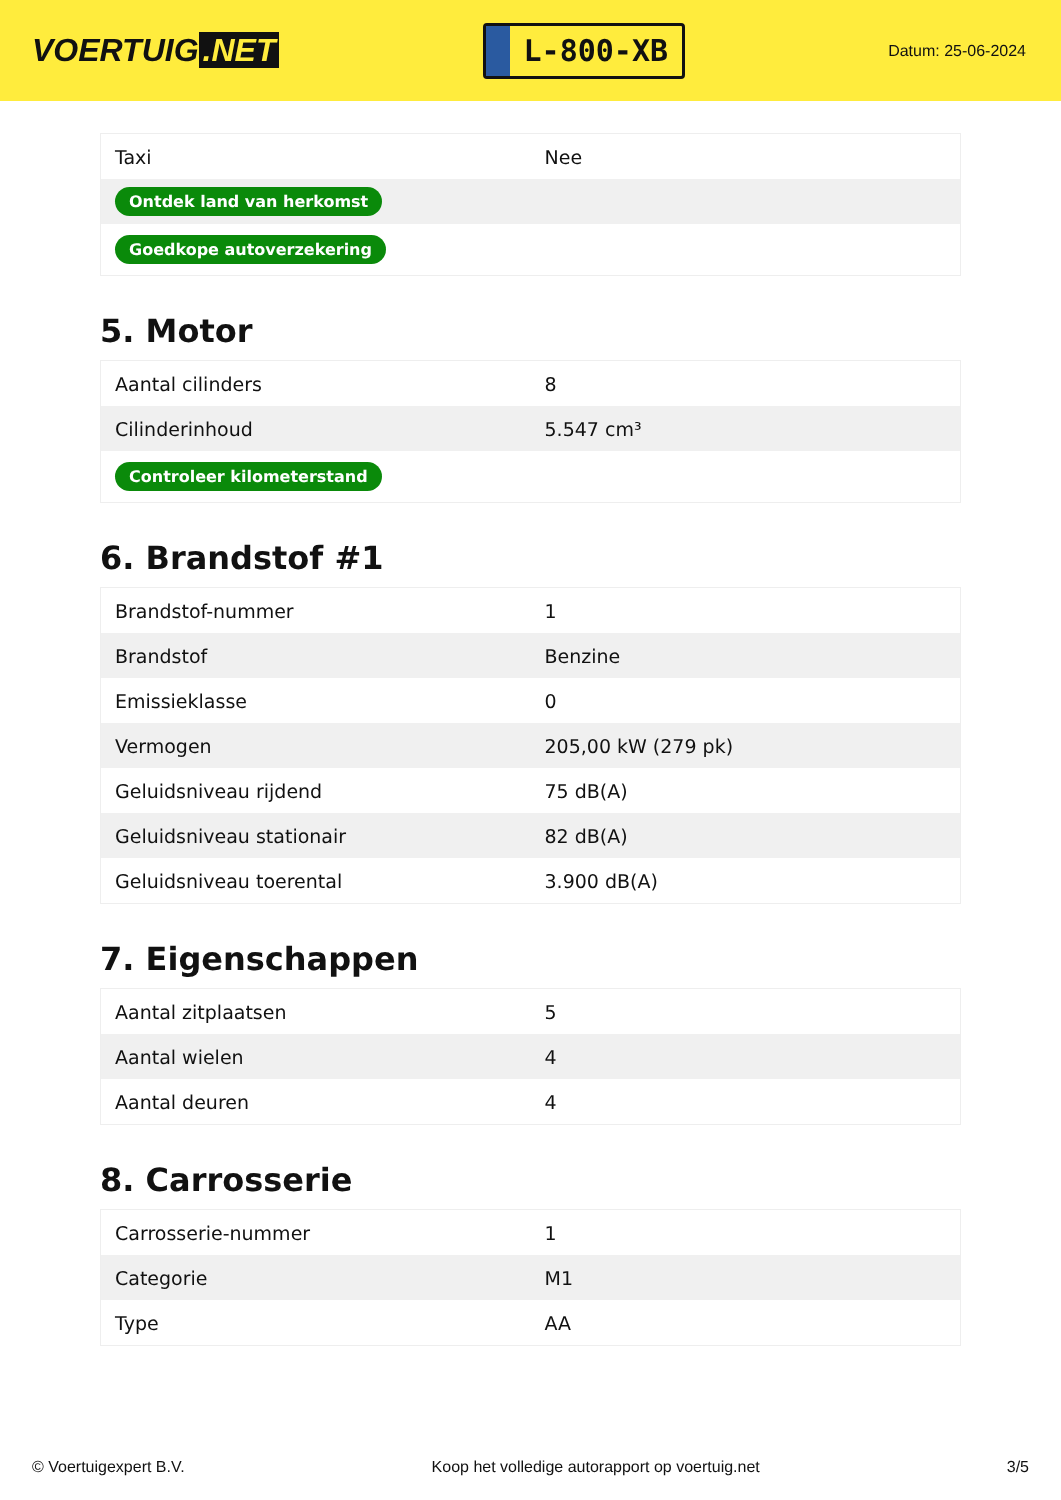VOERTUIG.NET
L-800-XB
Datum: 25-06-2024
| Taxi | Nee |
| Ontdek land van herkomst | |
| Goedkope autoverzekering | |
5. Motor
| Aantal cilinders | 8 |
| Cilinderinhoud | 5.547 cm³ |
| Controleer kilometerstand | |
6. Brandstof #1
| Brandstof-nummer | 1 |
| Brandstof | Benzine |
| Emissieklasse | 0 |
| Vermogen | 205,00 kW (279 pk) |
| Geluidsniveau rijdend | 75 dB(A) |
| Geluidsniveau stationair | 82 dB(A) |
| Geluidsniveau toerental | 3.900 dB(A) |
7. Eigenschappen
| Aantal zitplaatsen | 5 |
| Aantal wielen | 4 |
| Aantal deuren | 4 |
8. Carrosserie
| Carrosserie-nummer | 1 |
| Categorie | M1 |
| Type | AA |
© Voertuigexpert B.V. Koop het volledige autorapport op voertuig.net 3/5